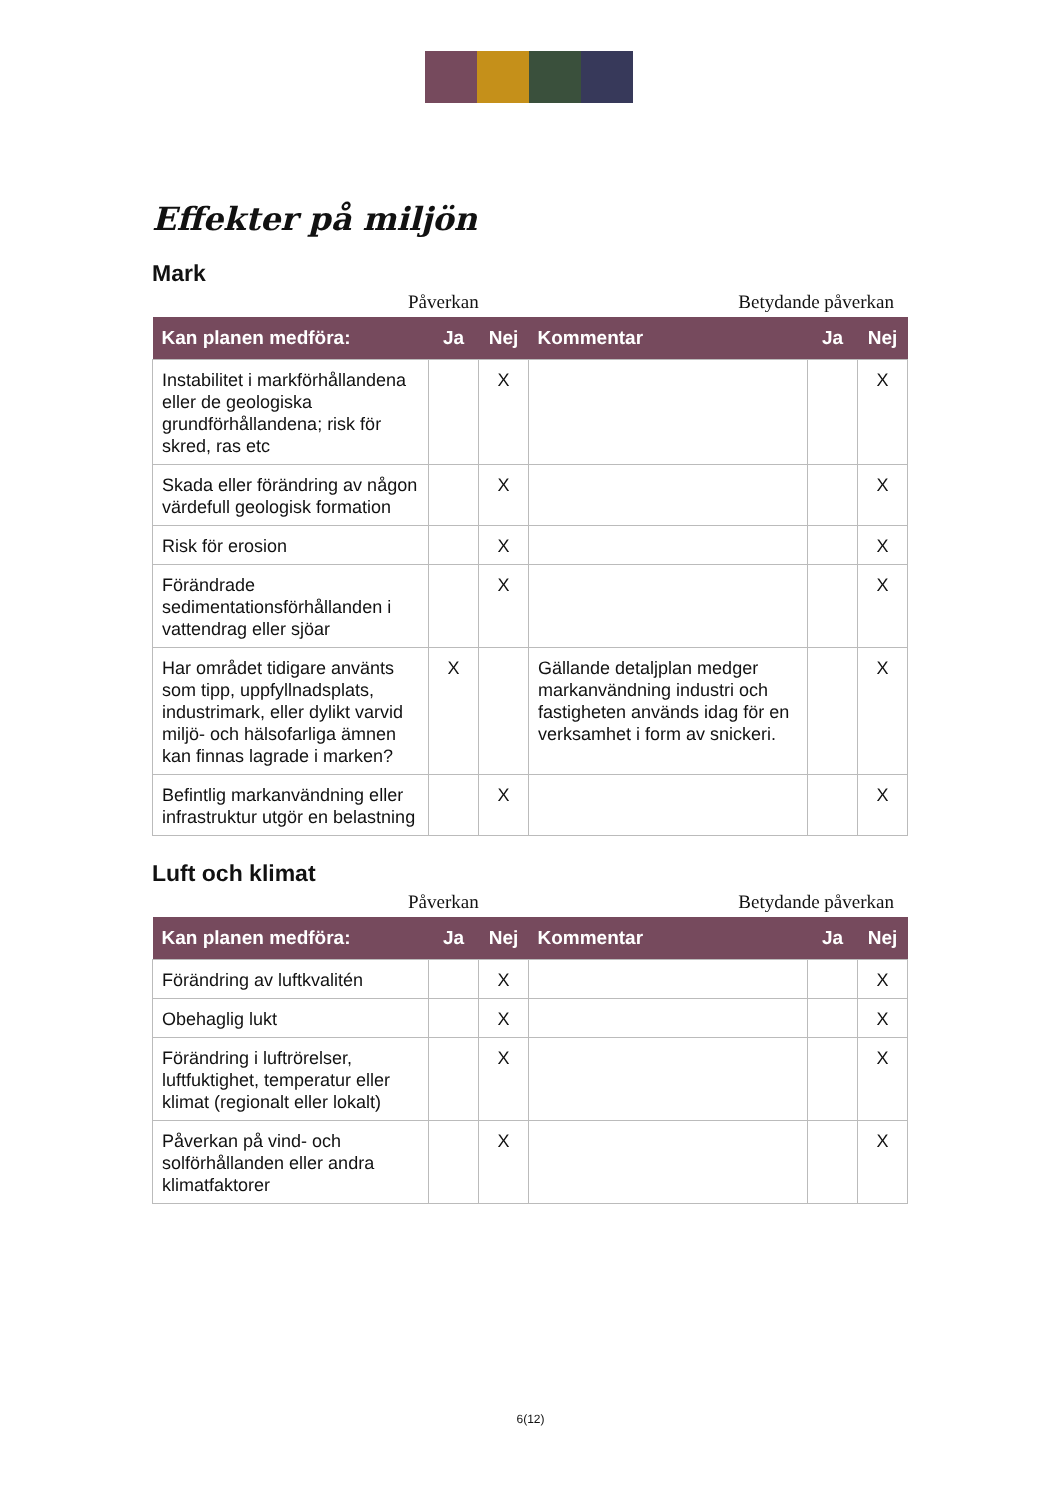Effekter på miljön
Mark
Påverkan Betydande påverkan
| Kan planen medföra: | Ja | Nej | Kommentar | Ja | Nej |
| --- | --- | --- | --- | --- | --- |
| Instabilitet i markförhållandena eller de geologiska grundförhållandena; risk för skred, ras etc | | X | | | X |
| Skada eller förändring av någon värdefull geologisk formation | | X | | | X |
| Risk för erosion | | X | | | X |
| Förändrade sedimentationsförhållanden i vattendrag eller sjöar | | X | | | X |
| Har området tidigare använts som tipp, uppfyllnadsplats, industrimark, eller dylikt varvid miljö- och hälsofarliga ämnen kan finnas lagrade i marken? | X | | Gällande detaljplan medger markanvändning industri och fastigheten används idag för en verksamhet i form av snickeri. | | X |
| Befintlig markanvändning eller infrastruktur utgör en belastning | | X | | | X |
Luft och klimat
Påverkan Betydande påverkan
| Kan planen medföra: | Ja | Nej | Kommentar | Ja | Nej |
| --- | --- | --- | --- | --- | --- |
| Förändring av luftkvalitén | | X | | | X |
| Obehaglig lukt | | X | | | X |
| Förändring i luftrörelser, luftfuktighet, temperatur eller klimat (regionalt eller lokalt) | | X | | | X |
| Påverkan på vind- och solförhållanden eller andra klimatfaktorer | | X | | | X |
6(12)